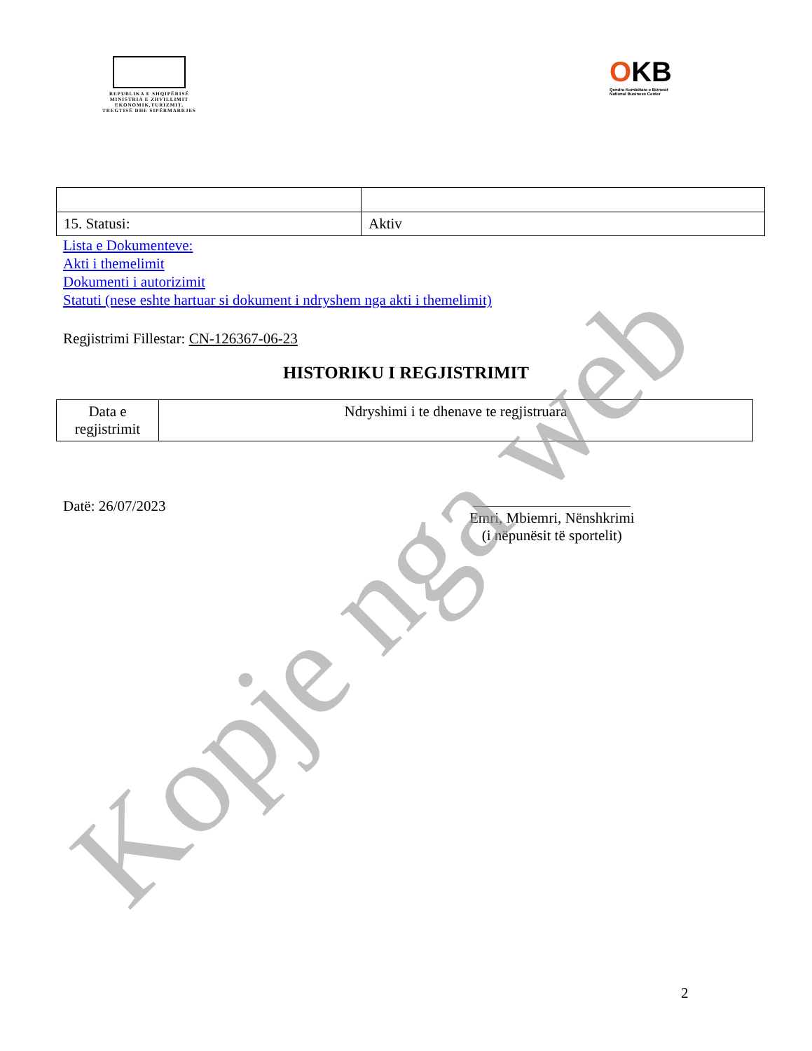REPUBLIKA E SHQIPËRISË
MINISTRIA E ZHVILLIMIT
EKONOMIK,TURIZMIT,
TREGTISË DHE SIPËRMARRJES
OKB
Qendra Kombëtare e Biznesit
National Business Center
| 15. Statusi: | Aktiv |
Lista e Dokumenteve:
Akti i themelimit
Dokumenti i autorizimit
Statuti (nese eshte hartuar si dokument i ndryshem nga akti i themelimit)
Regjistrimi Fillestar: CN-126367-06-23
HISTORIKU I REGJISTRIMIT
| Data e regjistrimit | Ndryshimi i te dhenave te regjistruara |
Datë: 26/07/2023
Emri, Mbiemri, Nënshkrimi
(i nëpunësit të sportelit)
2
Kopje nga web